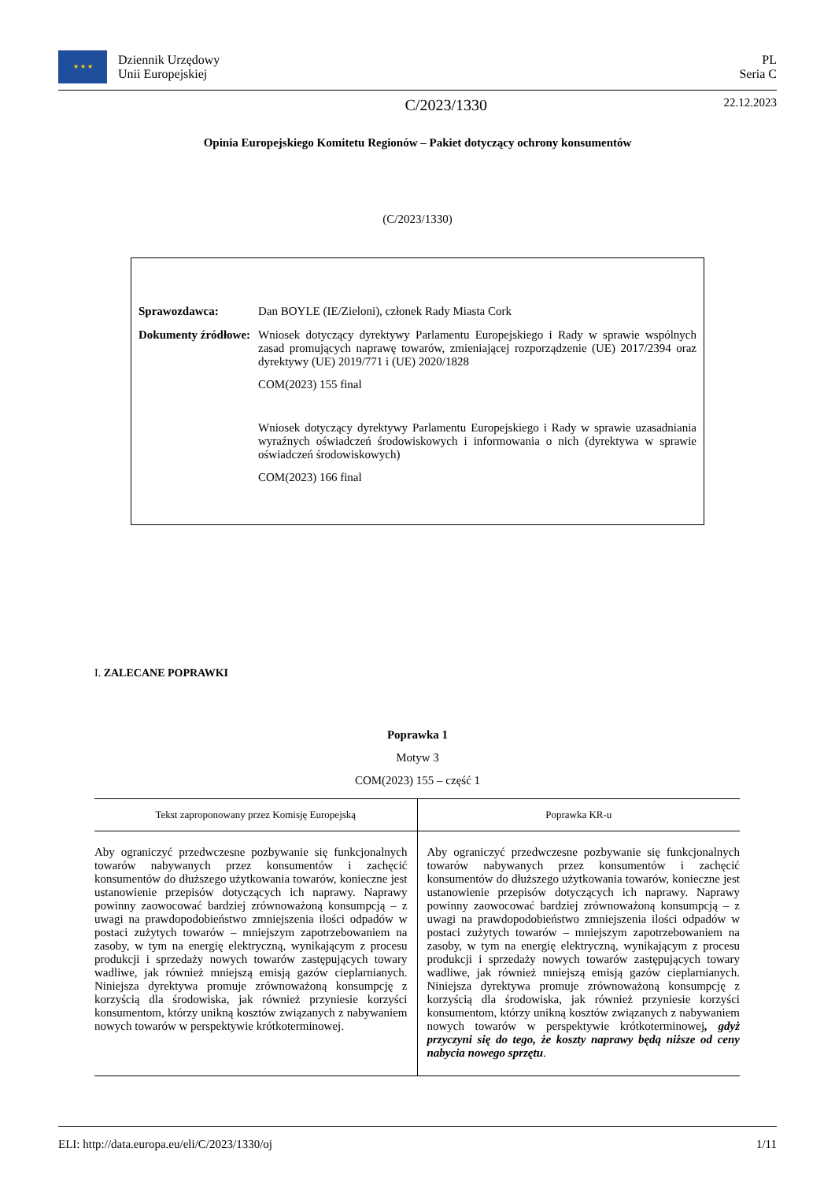★ ★ ★
Dziennik Urzędowy
Unii Europejskiej
PL
Seria C
C/2023/1330
22.12.2023
Opinia Europejskiego Komitetu Regionów – Pakiet dotyczący ochrony konsumentów
(C/2023/1330)
| Sprawozdawca: | Dan BOYLE (IE/Zieloni), członek Rady Miasta Cork |
| Dokumenty źródłowe: | Wniosek dotyczący dyrektywy Parlamentu Europejskiego i Rady w sprawie wspólnych zasad promujących naprawę towarów, zmieniającej rozporządzenie (UE) 2017/2394 oraz dyrektywy (UE) 2019/771 i (UE) 2020/1828 COM(2023) 155 final Wniosek dotyczący dyrektywy Parlamentu Europejskiego i Rady w sprawie uzasadniania wyraźnych oświadczeń środowiskowych i informowania o nich (dyrektywa w sprawie oświadczeń środowiskowych) COM(2023) 166 final |
I. ZALECANE POPRAWKI
Poprawka 1
Motyw 3
COM(2023) 155 – część 1
| Tekst zaproponowany przez Komisję Europejską | Poprawka KR-u |
| --- | --- |
| Aby ograniczyć przedwczesne pozbywanie się funkcjonalnych towarów nabywanych przez konsumentów i zachęcić konsumentów do dłuższego użytkowania towarów, konieczne jest ustanowienie przepisów dotyczących ich naprawy. Naprawy powinny zaowocować bardziej zrównoważoną konsumpcją – z uwagi na prawdopodobieństwo zmniejszenia ilości odpadów w postaci zużytych towarów – mniejszym zapotrzebowaniem na zasoby, w tym na energię elektryczną, wynikającym z procesu produkcji i sprzedaży nowych towarów zastępujących towary wadliwe, jak również mniejszą emisją gazów cieplarnianych. Niniejsza dyrektywa promuje zrównoważoną konsumpcję z korzyścią dla środowiska, jak również przyniesie korzyści konsumentom, którzy unikną kosztów związanych z nabywaniem nowych towarów w perspektywie krótkoterminowej. | Aby ograniczyć przedwczesne pozbywanie się funkcjonalnych towarów nabywanych przez konsumentów i zachęcić konsumentów do dłuższego użytkowania towarów, konieczne jest ustanowienie przepisów dotyczących ich naprawy. Naprawy powinny zaowocować bardziej zrównoważoną konsumpcją – z uwagi na prawdopodobieństwo zmniejszenia ilości odpadów w postaci zużytych towarów – mniejszym zapotrzebowaniem na zasoby, w tym na energię elektryczną, wynikającym z procesu produkcji i sprzedaży nowych towarów zastępujących towary wadliwe, jak również mniejszą emisją gazów cieplarnianych. Niniejsza dyrektywa promuje zrównoważoną konsumpcję z korzyścią dla środowiska, jak również przyniesie korzyści konsumentom, którzy unikną kosztów związanych z nabywaniem nowych towarów w perspektywie krótkoterminowej , gdyż przyczyni się do tego, że koszty naprawy będą niższe od ceny nabycia nowego sprzętu . |
ELI: http://data.europa.eu/eli/C/2023/1330/oj 1/11